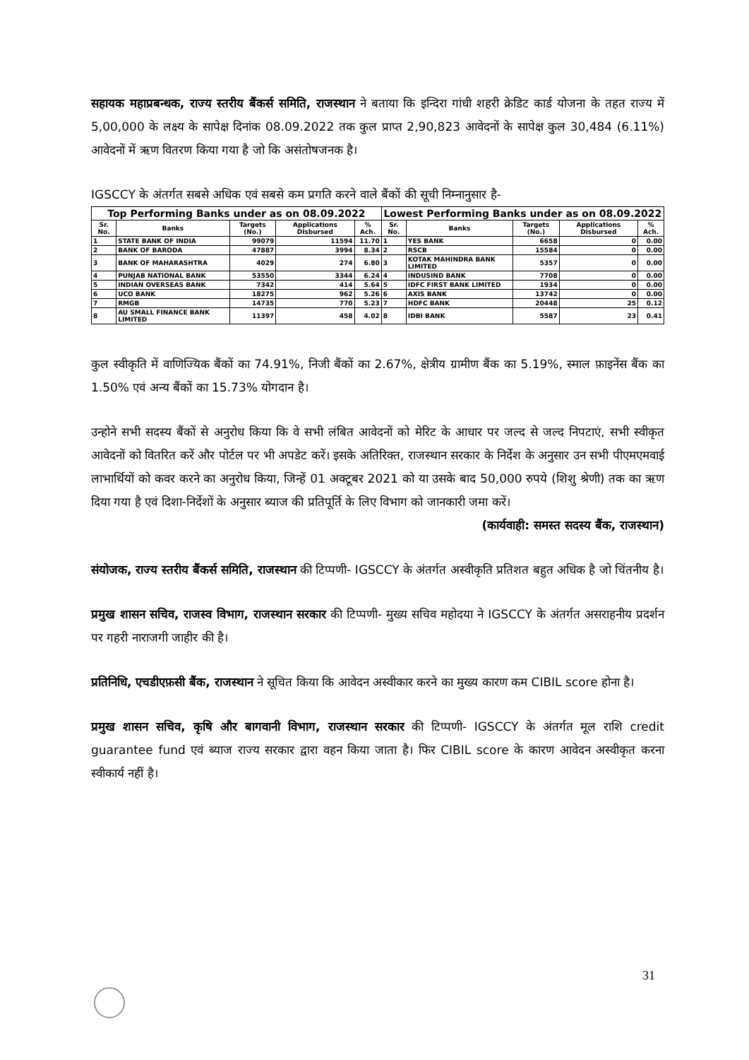सहायक महाप्रबन्धक, राज्य स्तरीय बैंकर्स समिति, राजस्थान ने बताया कि इन्दिरा गांधी शहरी क्रेडिट कार्ड योजना के तहत राज्य में 5,00,000 के लक्ष्य के सापेक्ष दिनांक 08.09.2022 तक कुल प्राप्त 2,90,823 आवेदनों के सापेक्ष कुल 30,484 (6.11%) आवेदनों में ऋण वितरण किया गया है जो कि असंतोषजनक है।
IGSCCY के अंतर्गत सबसे अधिक एवं सबसे कम प्रगति करने वाले बैंकों की सूची निम्नानुसार है-
| Top Performing Banks under as on 08.09.2022 | | | | | Lowest Performing Banks under as on 08.09.2022 | | | | |
| --- | --- | --- | --- | --- | --- | --- | --- | --- | --- |
| Sr. No. | Banks | Targets (No.) | Applications Disbursed | % Ach. | Sr. No. | Banks | Targets (No.) | Applications Disbursed | % Ach. |
| 1 | STATE BANK OF INDIA | 99079 | 11594 | 11.70 | 1 | YES BANK | 6658 | 0 | 0.00 |
| 2 | BANK OF BARODA | 47887 | 3994 | 8.34 | 2 | RSCB | 15584 | 0 | 0.00 |
| 3 | BANK OF MAHARASHTRA | 4029 | 274 | 6.80 | 3 | KOTAK MAHINDRA BANK LIMITED | 5357 | 0 | 0.00 |
| 4 | PUNJAB NATIONAL BANK | 53550 | 3344 | 6.24 | 4 | INDUSIND BANK | 7708 | 0 | 0.00 |
| 5 | INDIAN OVERSEAS BANK | 7342 | 414 | 5.64 | 5 | IDFC FIRST BANK LIMITED | 1934 | 0 | 0.00 |
| 6 | UCO BANK | 18275 | 962 | 5.26 | 6 | AXIS BANK | 13742 | 0 | 0.00 |
| 7 | RMGB | 14735 | 770 | 5.23 | 7 | HDFC BANK | 20448 | 25 | 0.12 |
| 8 | AU SMALL FINANCE BANK LIMITED | 11397 | 458 | 4.02 | 8 | IDBI BANK | 5587 | 23 | 0.41 |
कुल स्वीकृति में वाणिज्यिक बैंकों का 74.91%, निजी बैंकों का 2.67%, क्षेत्रीय ग्रामीण बैंक का 5.19%, स्माल फ़ाइनेंस बैंक का 1.50% एवं अन्य बैंकों का 15.73% योगदान है।
उन्होने सभी सदस्य बैंकों से अनुरोध किया कि वे सभी लंबित आवेदनों को मेरिट के आधार पर जल्द से जल्द निपटाएं, सभी स्वीकृत आवेदनों को वितरित करें और पोर्टल पर भी अपडेट करें। इसके अतिरिक्त, राजस्थान सरकार के निर्देश के अनुसार उन सभी पीएमएमवाई लाभार्थियों को कवर करने का अनुरोध किया, जिन्हें 01 अक्टूबर 2021 को या उसके बाद 50,000 रुपये (शिशु श्रेणी) तक का ऋण दिया गया है एवं दिशा-निर्देशों के अनुसार ब्याज की प्रतिपूर्ति के लिए विभाग को जानकारी जमा करें।
(कार्यवाही: समस्त सदस्य बैंक, राजस्थान)
संयोजक, राज्य स्तरीय बैंकर्स समिति, राजस्थान की टिप्पणी- IGSCCY के अंतर्गत अस्वीकृति प्रतिशत बहुत अधिक है जो चिंतनीय है।
प्रमुख शासन सचिव, राजस्व विभाग, राजस्थान सरकार की टिप्पणी- मुख्य सचिव महोदया ने IGSCCY के अंतर्गत असराहनीय प्रदर्शन पर गहरी नाराजगी जाहीर की है।
प्रतिनिधि, एचडीएफ़सी बैंक, राजस्थान ने सूचित किया कि आवेदन अस्वीकार करने का मुख्य कारण कम CIBIL score होना है।
प्रमुख शासन सचिव, कृषि और बागवानी विभाग, राजस्थान सरकार की टिप्पणी- IGSCCY के अंतर्गत मूल राशि credit guarantee fund एवं ब्याज राज्य सरकार द्वारा वहन किया जाता है। फिर CIBIL score के कारण आवेदन अस्वीकृत करना स्वीकार्य नहीं है।
31